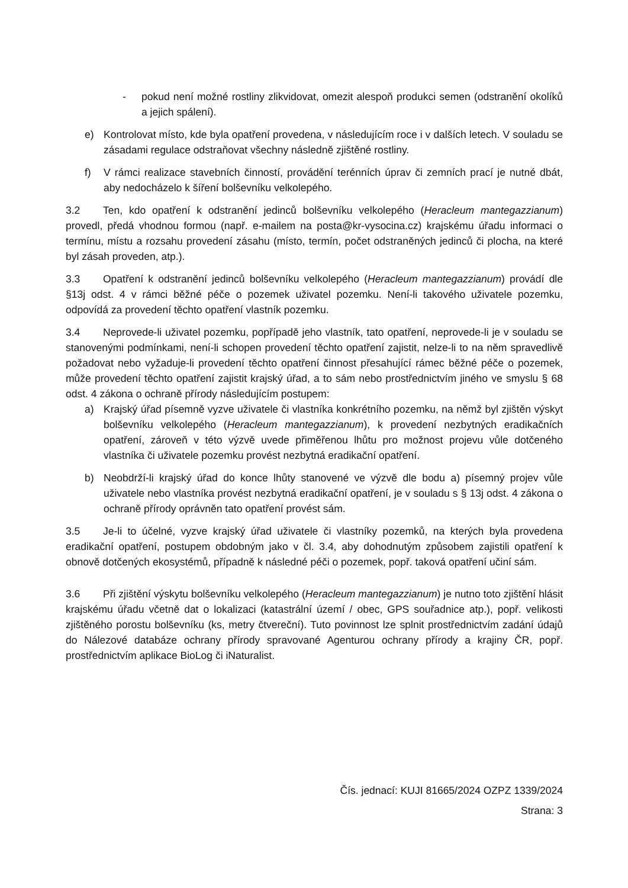- pokud není možné rostliny zlikvidovat, omezit alespoň produkci semen (odstranění okolíků a jejich spálení).
e) Kontrolovat místo, kde byla opatření provedena, v následujícím roce i v dalších letech. V souladu se zásadami regulace odstraňovat všechny následně zjištěné rostliny.
f) V rámci realizace stavebních činností, provádění terénních úprav či zemních prací je nutné dbát, aby nedocházelo k šíření bolševníku velkolepého.
3.2 Ten, kdo opatření k odstranění jedinců bolševníku velkolepého (Heracleum mantegazzianum) provedl, předá vhodnou formou (např. e-mailem na posta@kr-vysocina.cz) krajskému úřadu informaci o termínu, místu a rozsahu provedení zásahu (místo, termín, počet odstraněných jedinců či plocha, na které byl zásah proveden, atp.).
3.3 Opatření k odstranění jedinců bolševníku velkolepého (Heracleum mantegazzianum) provádí dle §13j odst. 4 v rámci běžné péče o pozemek uživatel pozemku. Není-li takového uživatele pozemku, odpovídá za provedení těchto opatření vlastník pozemku.
3.4 Neprovede-li uživatel pozemku, popřípadě jeho vlastník, tato opatření, neprovede-li je v souladu se stanovenými podmínkami, není-li schopen provedení těchto opatření zajistit, nelze-li to na něm spravedlivě požadovat nebo vyžaduje-li provedení těchto opatření činnost přesahující rámec běžné péče o pozemek, může provedení těchto opatření zajistit krajský úřad, a to sám nebo prostřednictvím jiného ve smyslu § 68 odst. 4 zákona o ochraně přírody následujícím postupem:
a) Krajský úřad písemně vyzve uživatele či vlastníka konkrétního pozemku, na němž byl zjištěn výskyt bolševníku velkolepého (Heracleum mantegazzianum), k provedení nezbytných eradikačních opatření, zároveň v této výzvě uvede přiměřenou lhůtu pro možnost projevu vůle dotčeného vlastníka či uživatele pozemku provést nezbytná eradikační opatření.
b) Neobdrží-li krajský úřad do konce lhůty stanovené ve výzvě dle bodu a) písemný projev vůle uživatele nebo vlastníka provést nezbytná eradikační opatření, je v souladu s § 13j odst. 4 zákona o ochraně přírody oprávněn tato opatření provést sám.
3.5 Je-li to účelné, vyzve krajský úřad uživatele či vlastníky pozemků, na kterých byla provedena eradikační opatření, postupem obdobným jako v čl. 3.4, aby dohodnutým způsobem zajistili opatření k obnově dotčených ekosystémů, případně k následné péči o pozemek, popř. taková opatření učiní sám.
3.6 Při zjištění výskytu bolševníku velkolepého (Heracleum mantegazzianum) je nutno toto zjištění hlásit krajskému úřadu včetně dat o lokalizaci (katastrální území / obec, GPS souřadnice atp.), popř. velikosti zjištěného porostu bolševníku (ks, metry čtvereční). Tuto povinnost lze splnit prostřednictvím zadání údajů do Nálezové databáze ochrany přírody spravované Agenturou ochrany přírody a krajiny ČR, popř. prostřednictvím aplikace BioLog či iNaturalist.
Čís. jednací: KUJI 81665/2024 OZPZ 1339/2024
Strana: 3